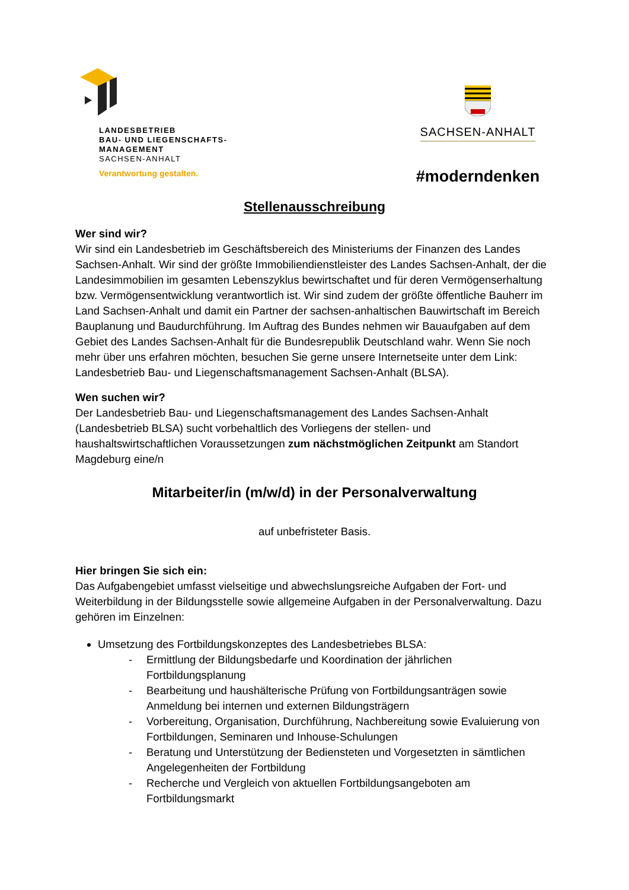LANDESBETRIEB
BAU- UND LIEGENSCHAFTS-
MANAGEMENT
SACHSEN-ANHALT
Verantwortung gestalten.
SACHSEN-ANHALT
#moderndenken
Stellenausschreibung
Wer sind wir?
Wir sind ein Landesbetrieb im Geschäftsbereich des Ministeriums der Finanzen des Landes Sachsen-Anhalt. Wir sind der größte Immobiliendienstleister des Landes Sachsen-Anhalt, der die Landesimmobilien im gesamten Lebenszyklus bewirtschaftet und für deren Vermögenserhaltung bzw. Vermögensentwicklung verantwortlich ist. Wir sind zudem der größte öffentliche Bauherr im Land Sachsen-Anhalt und damit ein Partner der sachsen-anhaltischen Bauwirtschaft im Bereich Bauplanung und Baudurchführung. Im Auftrag des Bundes nehmen wir Bauaufgaben auf dem Gebiet des Landes Sachsen-Anhalt für die Bundesrepublik Deutschland wahr. Wenn Sie noch mehr über uns erfahren möchten, besuchen Sie gerne unsere Internetseite unter dem Link: Landesbetrieb Bau- und Liegenschaftsmanagement Sachsen-Anhalt (BLSA).
Wen suchen wir?
Der Landesbetrieb Bau- und Liegenschaftsmanagement des Landes Sachsen-Anhalt (Landesbetrieb BLSA) sucht vorbehaltlich des Vorliegens der stellen- und haushaltswirtschaftlichen Voraussetzungen zum nächstmöglichen Zeitpunkt am Standort Magdeburg eine/n
Mitarbeiter/in (m/w/d) in der Personalverwaltung
auf unbefristeter Basis.
Hier bringen Sie sich ein:
Das Aufgabengebiet umfasst vielseitige und abwechslungsreiche Aufgaben der Fort- und Weiterbildung in der Bildungsstelle sowie allgemeine Aufgaben in der Personalverwaltung. Dazu gehören im Einzelnen:
Umsetzung des Fortbildungskonzeptes des Landesbetriebes BLSA:
- Ermittlung der Bildungsbedarfe und Koordination der jährlichen Fortbildungsplanung
- Bearbeitung und haushälterische Prüfung von Fortbildungsanträgen sowie Anmeldung bei internen und externen Bildungsträgern
- Vorbereitung, Organisation, Durchführung, Nachbereitung sowie Evaluierung von Fortbildungen, Seminaren und Inhouse-Schulungen
- Beratung und Unterstützung der Bediensteten und Vorgesetzten in sämtlichen Angelegenheiten der Fortbildung
- Recherche und Vergleich von aktuellen Fortbildungsangeboten am Fortbildungsmarkt